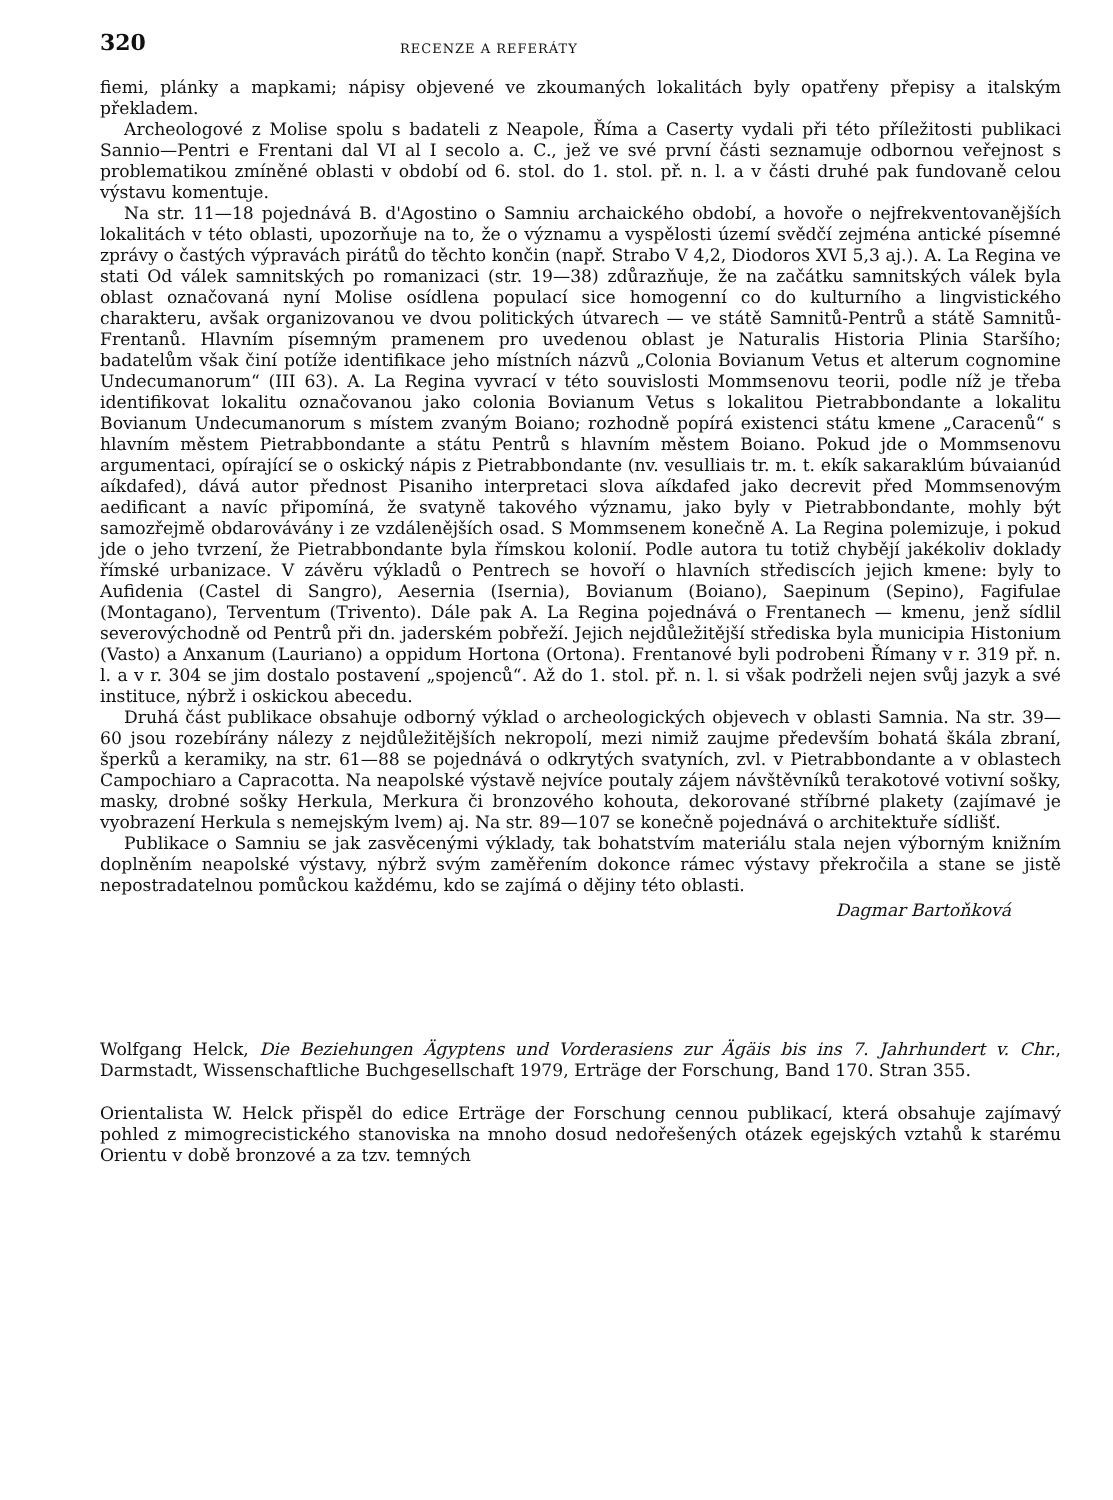320 RECENZE A REFERÁTY
fiemi, plánky a mapkami; nápisy objevené ve zkoumaných lokalitách byly opatřeny přepisy a italským překladem.
Archeologové z Molise spolu s badateli z Neapole, Říma a Caserty vydali při této příležitosti publikaci Sannio—Pentri e Frentani dal VI al I secolo a. C., jež ve své první části seznamuje odbornou veřejnost s problematikou zmíněné oblasti v období od 6. stol. do 1. stol. př. n. l. a v části druhé pak fundovaně celou výstavu komentuje.
Na str. 11—18 pojednává B. d'Agostino o Samniu archaického období, a hovoře o nejfrekventovanějších lokalitách v této oblasti, upozorňuje na to, že o významu a vyspělosti území svědčí zejména antické písemné zprávy o častých výpravách pirátů do těchto končin (např. Strabo V 4,2, Diodoros XVI 5,3 aj.). A. La Regina ve stati Od válek samnitských po romanizaci (str. 19—38) zdůrazňuje, že na začátku samnitských válek byla oblast označovaná nyní Molise osídlena populací sice homogenní co do kulturního a lingvistického charakteru, avšak organizovanou ve dvou politických útvarech — ve státě Samnitů-Pentrů a státě Samnitů-Frentanů. Hlavním písemným pramenem pro uvedenou oblast je Naturalis Historia Plinia Staršího; badatelům však činí potíže identifikace jeho místních názvů „Colonia Bovianum Vetus et alterum cognomine Undecumanorum“ (III 63). A. La Regina vyvrací v této souvislosti Mommsenovu teorii, podle níž je třeba identifikovat lokalitu označovanou jako colonia Bovianum Vetus s lokalitou Pietrabbondante a lokalitu Bovianum Undecumanorum s místem zvaným Boiano; rozhodně popírá existenci státu kmene „Caracenů“ s hlavním městem Pietrabbondante a státu Pentrů s hlavním městem Boiano. Pokud jde o Mommsenovu argumentaci, opírající se o oskický nápis z Pietrabbondante (nv. vesulliais tr. m. t. ekík sakaraklúm búvaianúd aíkdafed), dává autor přednost Pisaniho interpretaci slova aíkdafed jako decrevit před Mommsenovým aedificant a navíc připomíná, že svatyně takového významu, jako byly v Pietrabbondante, mohly být samozřejmě obdarovávány i ze vzdálenějších osad. S Mommsenem konečně A. La Regina polemizuje, i pokud jde o jeho tvrzení, že Pietrabbondante byla římskou kolonií. Podle autora tu totiž chybějí jakékoliv doklady římské urbanizace. V závěru výkladů o Pentrech se hovoří o hlavních střediscích jejich kmene: byly to Aufidenia (Castel di Sangro), Aesernia (Isernia), Bovianum (Boiano), Saepinum (Sepino), Fagifulae (Montagano), Terventum (Trivento). Dále pak A. La Regina pojednává o Frentanech — kmenu, jenž sídlil severovýchodně od Pentrů při dn. jaderském pobřeží. Jejich nejdůležitější střediska byla municipia Histonium (Vasto) a Anxanum (Lauriano) a oppidum Hortona (Ortona). Frentanové byli podrobeni Římany v r. 319 př. n. l. a v r. 304 se jim dostalo postavení „spojenců“. Až do 1. stol. př. n. l. si však podrželi nejen svůj jazyk a své instituce, nýbrž i oskickou abecedu.
Druhá část publikace obsahuje odborný výklad o archeologických objevech v oblasti Samnia. Na str. 39—60 jsou rozebírány nálezy z nejdůležitějších nekropolí, mezi nimiž zaujme především bohatá škála zbraní, šperků a keramiky, na str. 61—88 se pojednává o odkrytých svatyních, zvl. v Pietrabbondante a v oblastech Campochiaro a Capracotta. Na neapolské výstavě nejvíce poutaly zájem návštěvníků terakotové votivní sošky, masky, drobné sošky Herkula, Merkura či bronzového kohouta, dekorované stříbrné plakety (zajímavé je vyobrazení Herkula s nemejským lvem) aj. Na str. 89—107 se konečně pojednává o architektuře sídlišť.
Publikace o Samniu se jak zasvěcenými výklady, tak bohatstvím materiálu stala nejen výborným knižním doplněním neapolské výstavy, nýbrž svým zaměřením dokonce rámec výstavy překročila a stane se jistě nepostradatelnou pomůckou každému, kdo se zajímá o dějiny této oblasti.
Dagmar Bartoňková
Wolfgang Helck, Die Beziehungen Ägyptens und Vorderasiens zur Ägäis bis ins 7. Jahrhundert v. Chr., Darmstadt, Wissenschaftliche Buchgesellschaft 1979, Erträge der Forschung, Band 170. Stran 355.
Orientalista W. Helck přispěl do edice Erträge der Forschung cennou publikací, která obsahuje zajímavý pohled z mimogrecistického stanoviska na mnoho dosud nedořešených otázek egejských vztahů k starému Orientu v době bronzové a za tzv. temných